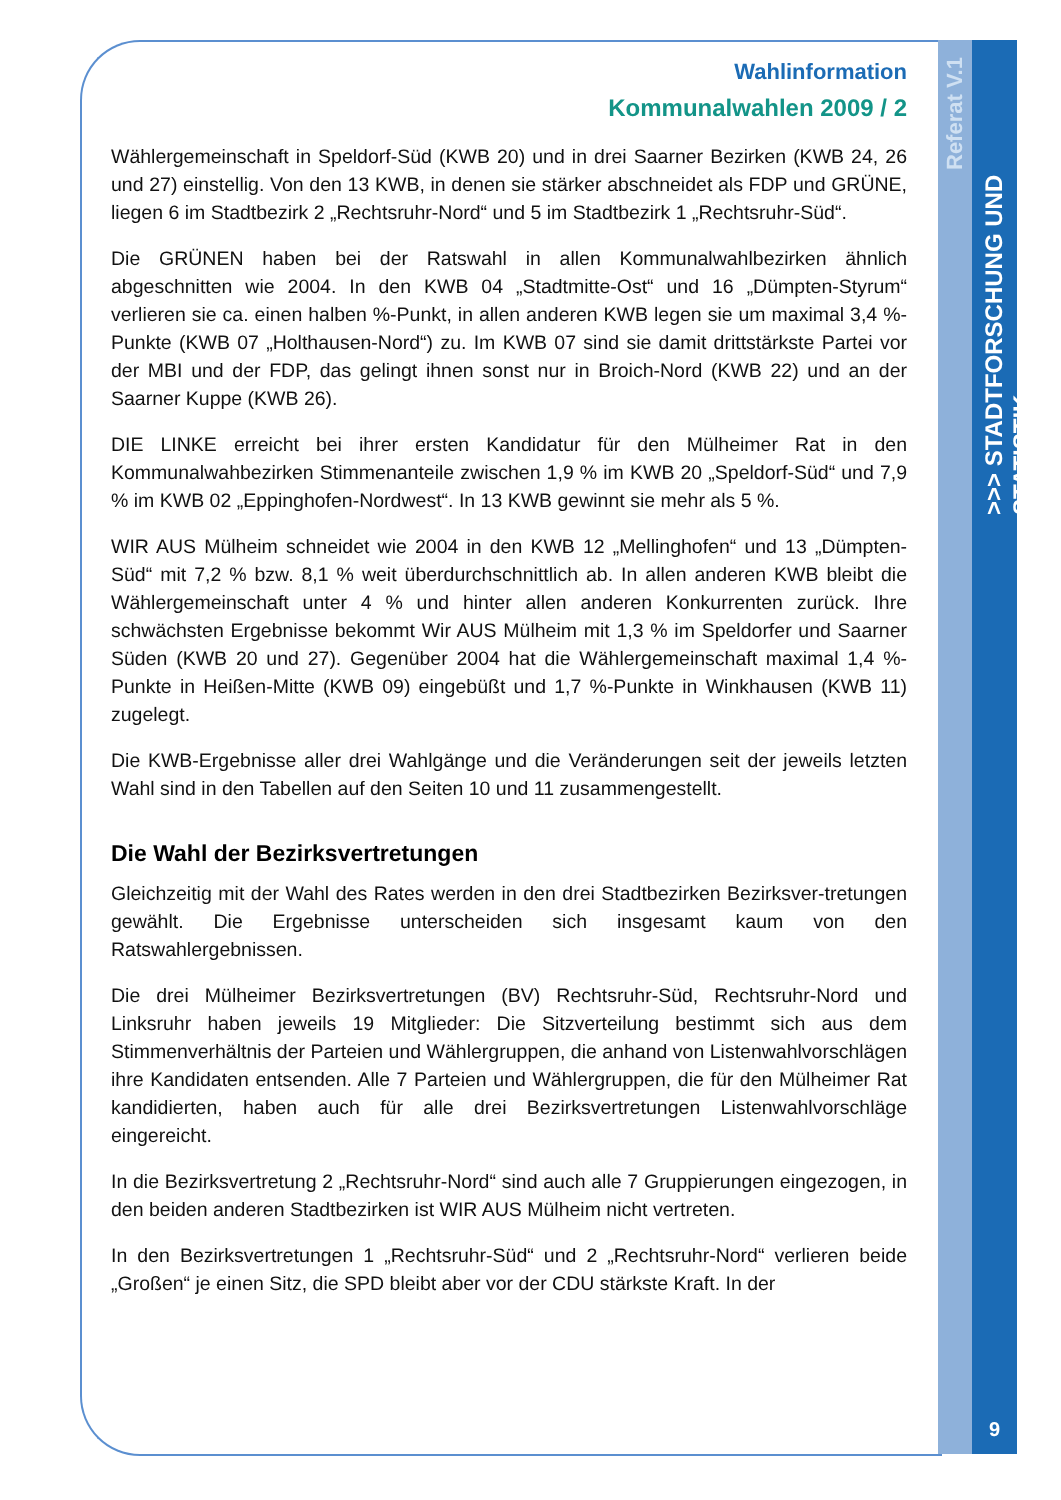Referat V.1
>>> STADTFORSCHUNG UND STATISTIK
Wahlinformation
Kommunalwahlen 2009 / 2
Wählergemeinschaft in Speldorf-Süd (KWB 20) und in drei Saarner Bezirken (KWB 24, 26 und 27) einstellig. Von den 13 KWB, in denen sie stärker abschneidet als FDP und GRÜNE, liegen 6 im Stadtbezirk 2 „Rechtsruhr-Nord“ und 5 im Stadtbezirk 1 „Rechtsruhr-Süd“.
Die GRÜNEN haben bei der Ratswahl in allen Kommunalwahlbezirken ähnlich abgeschnitten wie 2004. In den KWB 04 „Stadtmitte-Ost“ und 16 „Dümpten-Styrum“ verlieren sie ca. einen halben %-Punkt, in allen anderen KWB legen sie um maximal 3,4 %-Punkte (KWB 07 „Holthausen-Nord“) zu. Im KWB 07 sind sie damit drittstärkste Partei vor der MBI und der FDP, das gelingt ihnen sonst nur in Broich-Nord (KWB 22) und an der Saarner Kuppe (KWB 26).
DIE LINKE erreicht bei ihrer ersten Kandidatur für den Mülheimer Rat in den Kommunalwahbezirken Stimmenanteile zwischen 1,9 % im KWB 20 „Speldorf-Süd“ und 7,9 % im KWB 02 „Eppinghofen-Nordwest“. In 13 KWB gewinnt sie mehr als 5 %.
WIR AUS Mülheim schneidet wie 2004 in den KWB 12 „Mellinghofen“ und 13 „Dümpten-Süd“ mit 7,2 % bzw. 8,1 % weit überdurchschnittlich ab. In allen anderen KWB bleibt die Wählergemeinschaft unter 4 % und hinter allen anderen Konkurrenten zurück. Ihre schwächsten Ergebnisse bekommt Wir AUS Mülheim mit 1,3 % im Speldorfer und Saarner Süden (KWB 20 und 27). Gegenüber 2004 hat die Wählergemeinschaft maximal 1,4 %-Punkte in Heißen-Mitte (KWB 09) eingebüßt und 1,7 %-Punkte in Winkhausen (KWB 11) zugelegt.
Die KWB-Ergebnisse aller drei Wahlgänge und die Veränderungen seit der jeweils letzten Wahl sind in den Tabellen auf den Seiten 10 und 11 zusammengestellt.
Die Wahl der Bezirksvertretungen
Gleichzeitig mit der Wahl des Rates werden in den drei Stadtbezirken Bezirksver-tretungen gewählt. Die Ergebnisse unterscheiden sich insgesamt kaum von den Ratswahlergebnissen.
Die drei Mülheimer Bezirksvertretungen (BV) Rechtsruhr-Süd, Rechtsruhr-Nord und Linksruhr haben jeweils 19 Mitglieder: Die Sitzverteilung bestimmt sich aus dem Stimmenverhältnis der Parteien und Wählergruppen, die anhand von Listenwahlvorschlägen ihre Kandidaten entsenden. Alle 7 Parteien und Wählergruppen, die für den Mülheimer Rat kandidierten, haben auch für alle drei Bezirksvertretungen Listenwahlvorschläge eingereicht.
In die Bezirksvertretung 2 „Rechtsruhr-Nord“ sind auch alle 7 Gruppierungen eingezogen, in den beiden anderen Stadtbezirken ist WIR AUS Mülheim nicht vertreten.
In den Bezirksvertretungen 1 „Rechtsruhr-Süd“ und 2 „Rechtsruhr-Nord“ verlieren beide „Großen“ je einen Sitz, die SPD bleibt aber vor der CDU stärkste Kraft. In der
9